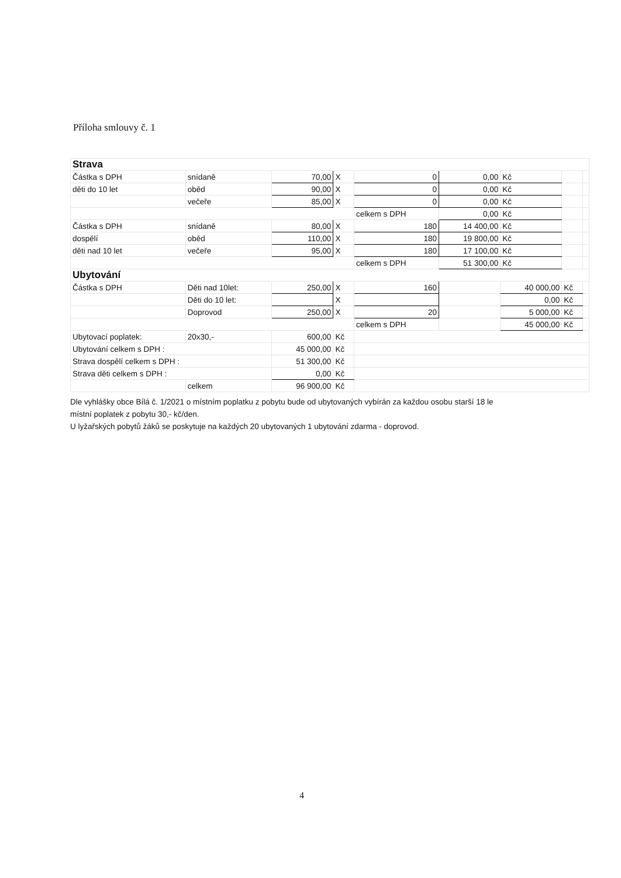Příloha smlouvy č. 1
| Strava | | | | | | | | |
| Částka s DPH | snídaně | 70,00 | X | 0 | 0,00 | Kč | | |
| děti do 10 let | oběd | 90,00 | X | 0 | 0,00 | Kč | | |
| | večeře | 85,00 | X | 0 | 0,00 | Kč | | |
| | | | | celkem s DPH | 0,00 | Kč | | |
| Částka s DPH | snídaně | 80,00 | X | 180 | 14 400,00 | Kč | | |
| dospělí | oběd | 110,00 | X | 180 | 19 800,00 | Kč | | |
| děti nad 10 let | večeře | 95,00 | X | 180 | 17 100,00 | Kč | | |
| | | | | celkem s DPH | 51 300,00 | Kč | | |
| Ubytování | | | | | | | | |
| Částka s DPH | Děti nad 10let: | 250,00 | X | 160 | | 40 000,00 | Kč | |
| | Děti do 10 let: | | X | | | 0,00 | Kč | |
| | Doprovod | 250,00 | X | 20 | | 5 000,00 | Kč | |
| | | | | celkem s DPH | | 45 000,00 | Kč | |
| Ubytovací poplatek: | 20x30,- | 600,00 | Kč | | | | | |
| Ubytování celkem s DPH : | | 45 000,00 | Kč | | | | | |
| Strava dospělí celkem s DPH : | | 51 300,00 | Kč | | | | | |
| Strava děti celkem s DPH : | | 0,00 | Kč | | | | | |
| | celkem | 96 900,00 | Kč | | | | | |
Dle vyhlášky obce Bílá č. 1/2021 o místním poplatku z pobytu bude od ubytovaných vybírán za každou osobu starší 18 le
místní poplatek z pobytu 30,- kč/den.
U lyžařských pobytů žáků se poskytuje na každých 20 ubytovaných 1 ubytování zdarma - doprovod.
4